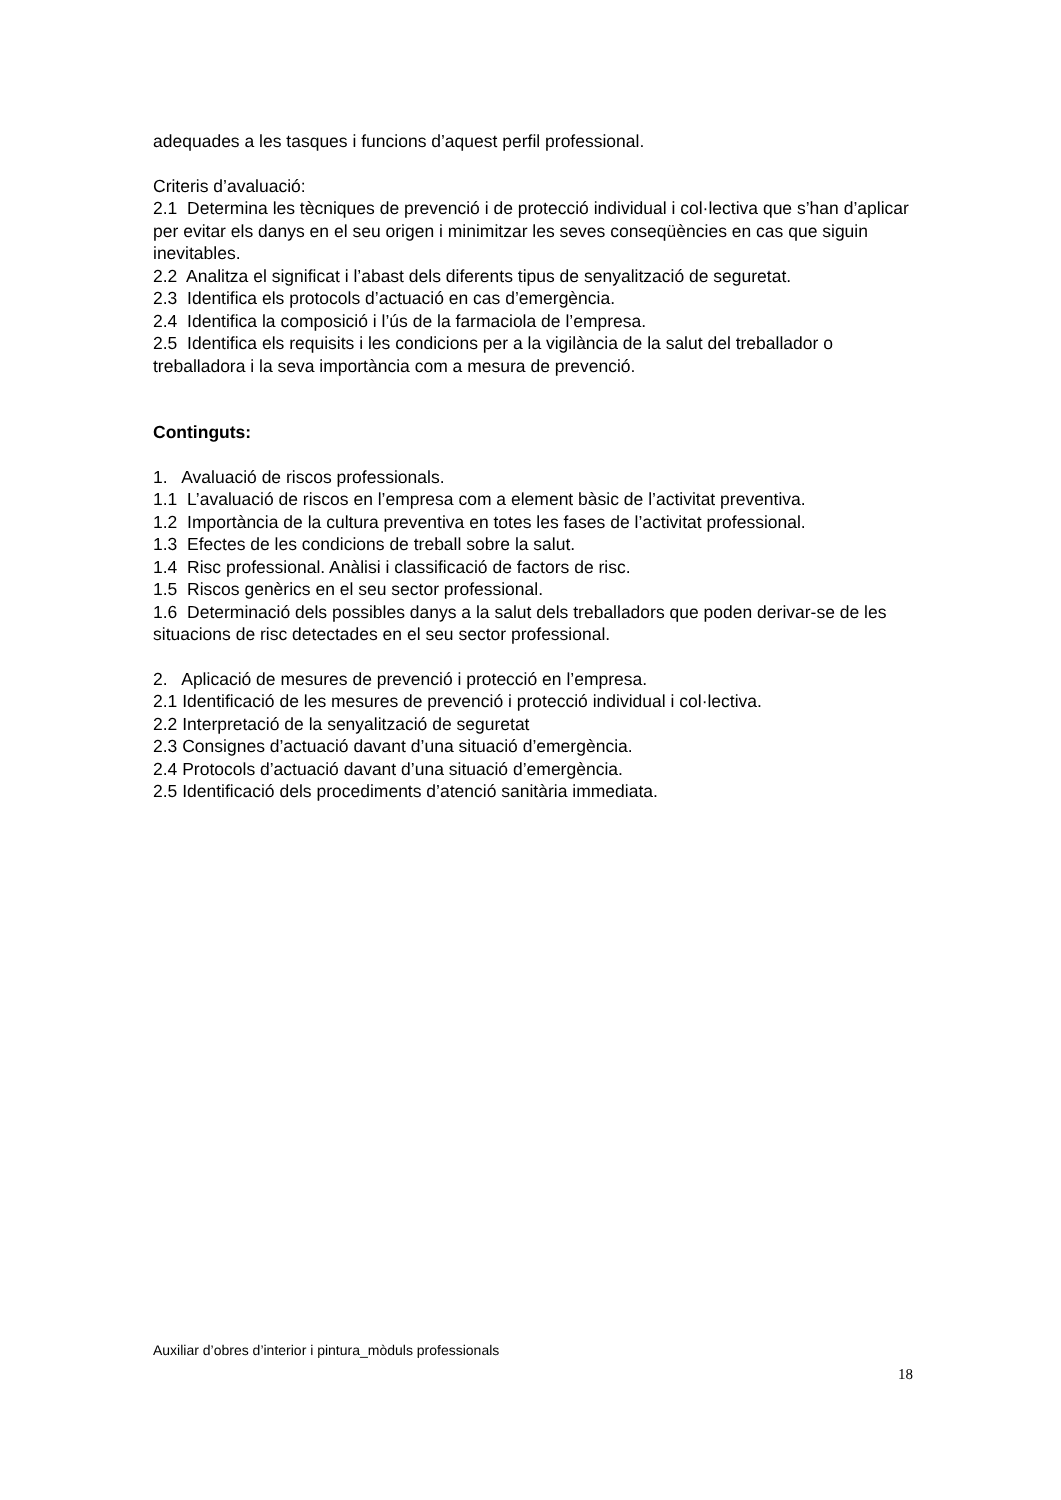adequades a les tasques i funcions d’aquest perfil professional.
Criteris d’avaluació:
2.1 Determina les tècniques de prevenció i de protecció individual i col·lectiva que s’han d’aplicar per evitar els danys en el seu origen i minimitzar les seves conseqüències en cas que siguin inevitables.
2.2 Analitza el significat i l’abast dels diferents tipus de senyalització de seguretat.
2.3 Identifica els protocols d’actuació en cas d’emergència.
2.4 Identifica la composició i l’ús de la farmaciola de l’empresa.
2.5 Identifica els requisits i les condicions per a la vigilància de la salut del treballador o treballadora i la seva importància com a mesura de prevenció.
Continguts:
1. Avaluació de riscos professionals.
1.1 L’avaluació de riscos en l’empresa com a element bàsic de l’activitat preventiva.
1.2 Importància de la cultura preventiva en totes les fases de l’activitat professional.
1.3 Efectes de les condicions de treball sobre la salut.
1.4 Risc professional. Anàlisi i classificació de factors de risc.
1.5 Riscos genèrics en el seu sector professional.
1.6 Determinació dels possibles danys a la salut dels treballadors que poden derivar-se de les situacions de risc detectades en el seu sector professional.
2. Aplicació de mesures de prevenció i protecció en l’empresa.
2.1 Identificació de les mesures de prevenció i protecció individual i col·lectiva.
2.2 Interpretació de la senyalització de seguretat
2.3 Consignes d’actuació davant d’una situació d’emergència.
2.4 Protocols d’actuació davant d’una situació d’emergència.
2.5 Identificació dels procediments d’atenció sanitària immediata.
Auxiliar d’obres d’interior i pintura_mòduls professionals
18